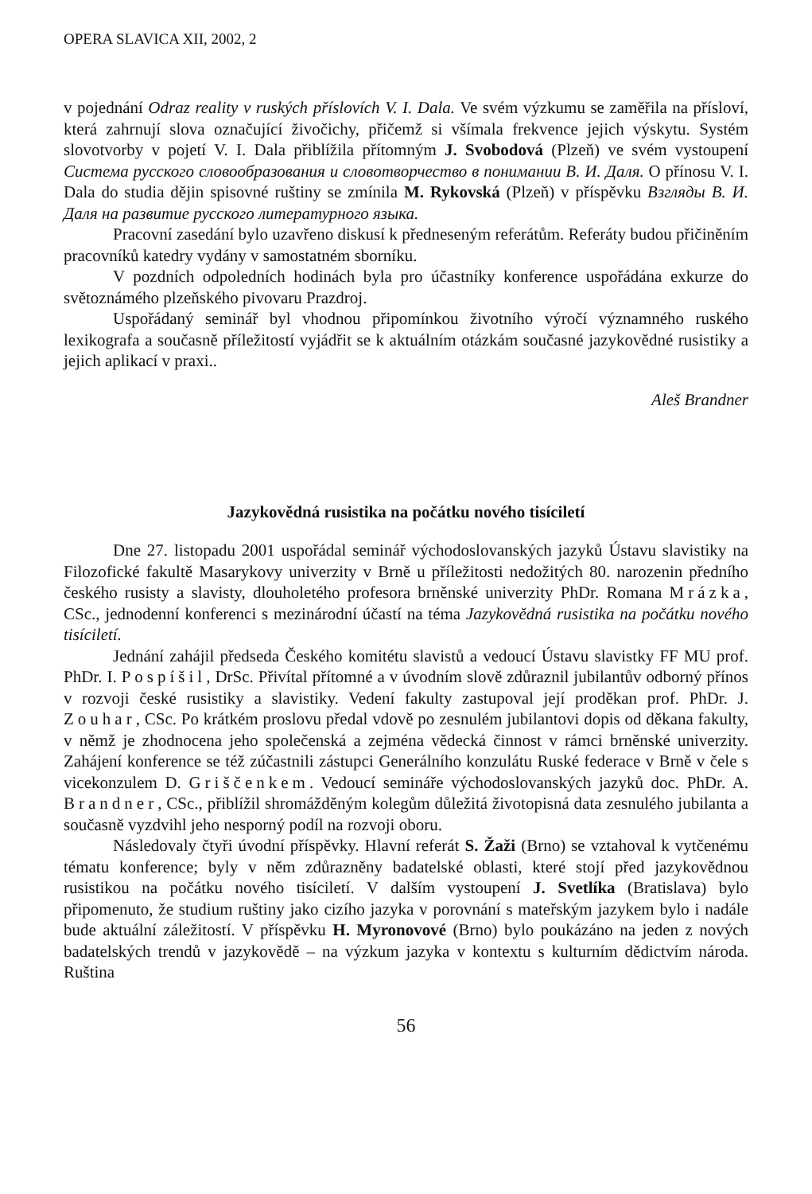OPERA SLAVICA XII, 2002, 2
v pojednání Odraz reality v ruských příslovích V. I. Dala. Ve svém výzkumu se zaměřila na přísloví, která zahrnují slova označující živočichy, přičemž si všímala frekvence jejich výskytu. Systém slovotvorby v pojetí V. I. Dala přiblížila přítomným J. Svobodová (Plzeň) ve svém vystoupení Система русского словообразования и словотворчество в понимании В. И. Даля. O přínosu V. I. Dala do studia dějin spisovné ruštiny se zmínila M. Rykovská (Plzeň) v příspěvku Взгляды В. И. Даля на развитие русского литературного языка.
Pracovní zasedání bylo uzavřeno diskusí k předneseným referátům. Referáty budou přičiněním pracovníků katedry vydány v samostatném sborníku.
V pozdních odpoledních hodinách byla pro účastníky konference uspořádána exkurze do světoznámého plzeňského pivovaru Prazdroj.
Uspořádaný seminář byl vhodnou připomínkou životního výročí významného ruského lexikografa a současně příležitostí vyjádřit se k aktuálním otázkám současné jazykovědné rusistiky a jejich aplikací v praxi..
Aleš Brandner
Jazykovědná rusistika na počátku nového tisíciletí
Dne 27. listopadu 2001 uspořádal seminář východoslovanských jazyků Ústavu slavistiky na Filozofické fakultě Masarykovy univerzity v Brně u příležitosti nedožitých 80. narozenin předního českého rusisty a slavisty, dlouholetého profesora brněnské univerzity PhDr. Romana Mrázka, CSc., jednodenní konferenci s mezinárodní účastí na téma Jazykovědná rusistika na počátku nového tisíciletí.
Jednání zahájil předseda Českého komitétu slavistů a vedoucí Ústavu slavistky FF MU prof. PhDr. I. Pospíšil, DrSc. Přivítal přítomné a v úvodním slově zdůraznil jubilantův odborný přínos v rozvoji české rusistiky a slavistiky. Vedení fakulty zastupoval její proděkan prof. PhDr. J. Zouhar, CSc. Po krátkém proslovu předal vdově po zesnulém jubilantovi dopis od děkana fakulty, v němž je zhodnocena jeho společenská a zejména vědecká činnost v rámci brněnské univerzity. Zahájení konference se též zúčastnili zástupci Generálního konzulátu Ruské federace v Brně v čele s vicekonzulem D. Griščenkem. Vedoucí semináře východoslovanských jazyků doc. PhDr. A. Brandner, CSc., přiblížil shromážděným kolegům důležitá životopisná data zesnulého jubilanta a současně vyzdvihl jeho nesporný podíl na rozvoji oboru.
Následovaly čtyři úvodní příspěvky. Hlavní referát S. Žaži (Brno) se vztahoval k vytčenému tématu konference; byly v něm zdůrazněny badatelské oblasti, které stojí před jazykovědnou rusistikou na počátku nového tisíciletí. V dalším vystoupení J. Svetlíka (Bratislava) bylo připomenuto, že studium ruštiny jako cizího jazyka v porovnání s mateřským jazykem bylo i nadále bude aktuální záležitostí. V příspěvku H. Myronovové (Brno) bylo poukázáno na jeden z nových badatelských trendů v jazykovědě – na výzkum jazyka v kontextu s kulturním dědictvím národa. Ruština
56